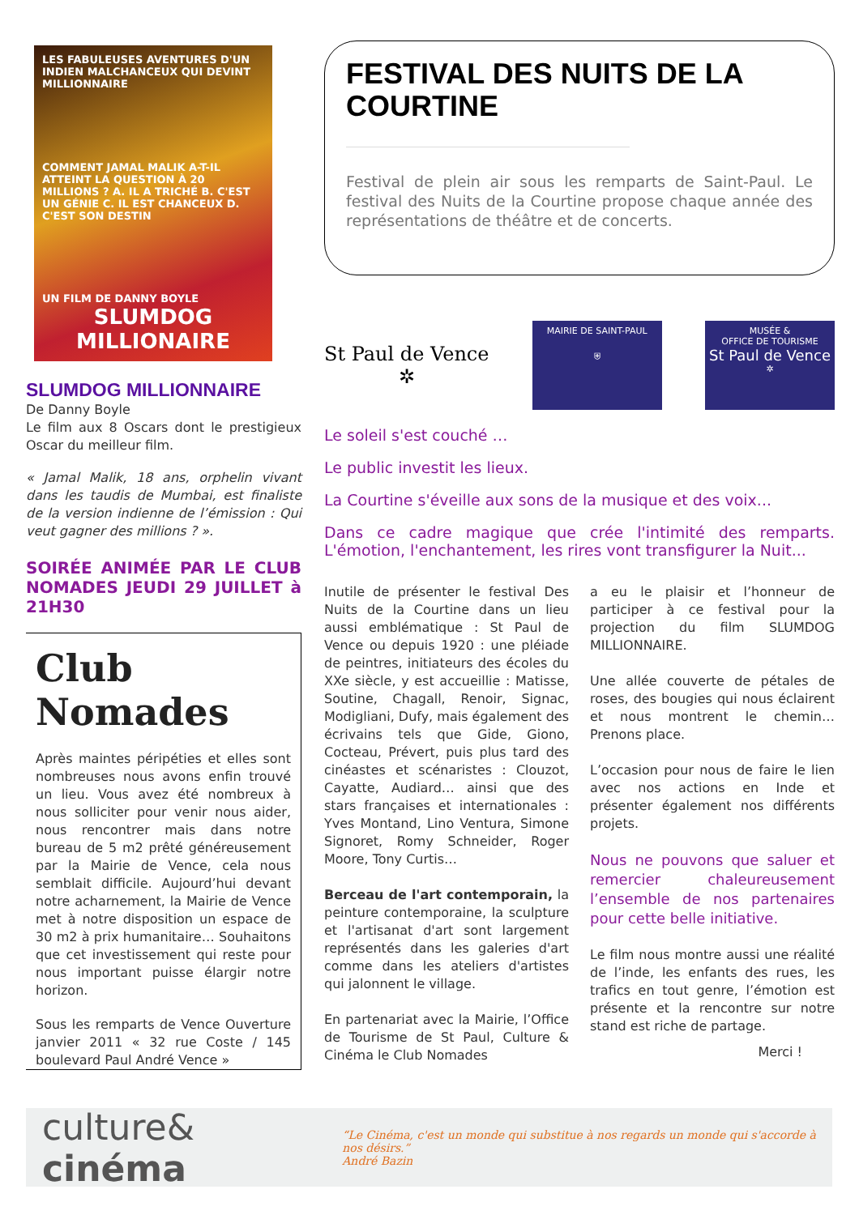LES FABULEUSES AVENTURES D'UN INDIEN MALCHANCEUX QUI DEVINT MILLIONNAIRE
COMMENT JAMAL MALIK A-T-IL ATTEINT LA QUESTION À 20 MILLIONS ? A. IL A TRICHÉ B. C'EST UN GÉNIE C. IL EST CHANCEUX D. C'EST SON DESTIN
UN FILM DE DANNY BOYLE
SLUMDOG MILLIONAIRE
SLUMDOG MILLIONNAIRE
De Danny Boyle
Le film aux 8 Oscars dont le prestigieux Oscar du meilleur film.
« Jamal Malik, 18 ans, orphelin vivant dans les taudis de Mumbai, est finaliste de la version indienne de l’émission : Qui veut gagner des millions ? ».
SOIRÉE ANIMÉE PAR LE CLUB NOMADES JEUDI 29 JUILLET à 21H30
Club Nomades
Après maintes péripéties et elles sont nombreuses nous avons enfin trouvé un lieu. Vous avez été nombreux à nous solliciter pour venir nous aider, nous rencontrer mais dans notre bureau de 5 m2 prêté généreusement par la Mairie de Vence, cela nous semblait difficile. Aujourd’hui devant notre acharnement, la Mairie de Vence met à notre disposition un espace de 30 m2 à prix humanitaire… Souhaitons que cet investissement qui reste pour nous important puisse élargir notre horizon.
Sous les remparts de Vence Ouverture janvier 2011 « 32 rue Coste / 145 boulevard Paul André Vence »
FESTIVAL DES NUITS DE LA COURTINE
Festival de plein air sous les remparts de Saint-Paul. Le festival des Nuits de la Courtine propose chaque année des représentations de théâtre et de concerts.
St Paul de Vence
✲
MAIRIE DE SAINT-PAUL
⛨
MUSÉE &
OFFICE DE TOURISME
St Paul de Vence
✲
Le soleil s'est couché …
Le public investit les lieux.
La Courtine s'éveille aux sons de la musique et des voix...
Dans ce cadre magique que crée l'intimité des remparts. L'émotion, l'enchantement, les rires vont transfigurer la Nuit...
Inutile de présenter le festival Des Nuits de la Courtine dans un lieu aussi emblématique : St Paul de Vence ou depuis 1920 : une pléiade de peintres, initiateurs des écoles du XXe siècle, y est accueillie : Matisse, Soutine, Chagall, Renoir, Signac, Modigliani, Dufy, mais également des écrivains tels que Gide, Giono, Cocteau, Prévert, puis plus tard des cinéastes et scénaristes : Clouzot, Cayatte, Audiard… ainsi que des stars françaises et internationales : Yves Montand, Lino Ventura, Simone Signoret, Romy Schneider, Roger Moore, Tony Curtis…
Berceau de l'art contemporain, la peinture contemporaine, la sculpture et l'artisanat d'art sont largement représentés dans les galeries d'art comme dans les ateliers d'artistes qui jalonnent le village.
En partenariat avec la Mairie, l’Office de Tourisme de St Paul, Culture & Cinéma le Club Nomades
a eu le plaisir et l’honneur de participer à ce festival pour la projection du film SLUMDOG MILLIONNAIRE.
Une allée couverte de pétales de roses, des bougies qui nous éclairent et nous montrent le chemin… Prenons place.
L’occasion pour nous de faire le lien avec nos actions en Inde et présenter également nos différents projets.
Nous ne pouvons que saluer et remercier chaleureusement l’ensemble de nos partenaires pour cette belle initiative.
Le film nous montre aussi une réalité de l’inde, les enfants des rues, les trafics en tout genre, l’émotion est présente et la rencontre sur notre stand est riche de partage.
Merci !
culture& cinéma
“Le Cinéma, c'est un monde qui substitue à nos regards un monde qui s'accorde à nos désirs.”
André Bazin